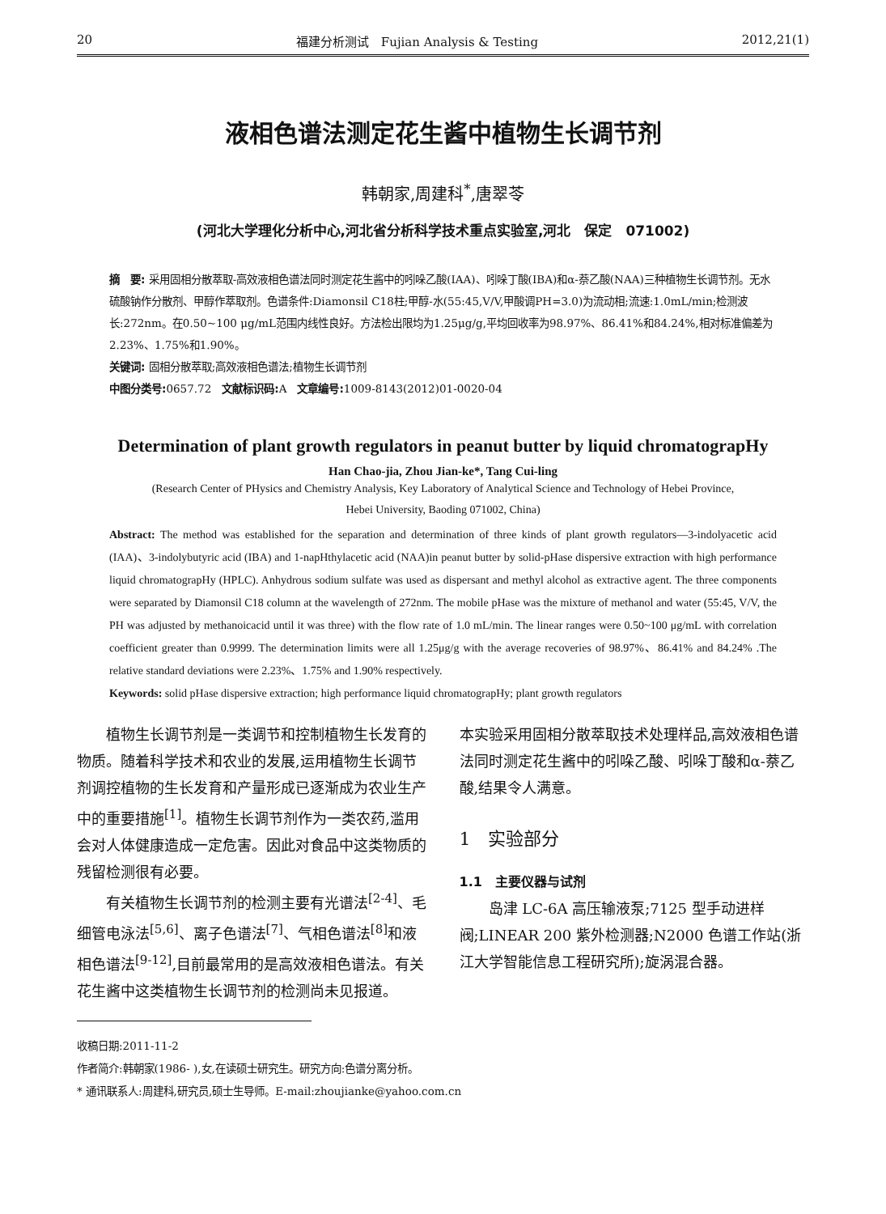20 福建分析测试　Fujian Analysis & Testing 2012,21(1)
液相色谱法测定花生酱中植物生长调节剂
韩朝家,周建科<sup>*</sup>,唐翠苓
(河北大学理化分析中心,河北省分析科学技术重点实验室,河北　保定　071002)
摘　要: 采用固相分散萃取-高效液相色谱法同时测定花生酱中的吲哚乙酸(IAA)、吲哚丁酸(IBA)和α-萘乙酸(NAA)三种植物生长调节剂。无水硫酸钠作分散剂、甲醇作萃取剂。色谱条件:Diamonsil C18柱;甲醇-水(55:45,V/V,甲酸调PH=3.0)为流动相;流速:1.0mL/min;检测波长:272nm。在0.50~100 μg/mL范围内线性良好。方法检出限均为1.25μg/g,平均回收率为98.97%、86.41%和84.24%,相对标准偏差为2.23%、1.75%和1.90%。
关键词: 固相分散萃取;高效液相色谱法;植物生长调节剂
中图分类号: 0657.72　文献标识码: A　文章编号: 1009-8143(2012)01-0020-04
Determination of plant growth regulators in peanut butter by liquid chromatograpHy
Han Chao-jia, Zhou Jian-ke*, Tang Cui-ling
(Research Center of PHysics and Chemistry Analysis, Key Laboratory of Analytical Science and Technology of Hebei Province,
Hebei University, Baoding 071002, China)
Abstract: The method was established for the separation and determination of three kinds of plant growth regulators—3-indolyacetic acid (IAA)、3-indolybutyric acid (IBA) and 1-napHthylacetic acid (NAA)in peanut butter by solid-pHase dispersive extraction with high performance liquid chromatograpHy (HPLC). Anhydrous sodium sulfate was used as dispersant and methyl alcohol as extractive agent. The three components were separated by Diamonsil C18 column at the wavelength of 272nm. The mobile pHase was the mixture of methanol and water (55:45, V/V, the PH was adjusted by methanoicacid until it was three) with the flow rate of 1.0 mL/min. The linear ranges were 0.50~100 μg/mL with correlation coefficient greater than 0.9999. The determination limits were all 1.25μg/g with the average recoveries of 98.97%、86.41% and 84.24% .The relative standard deviations were 2.23%、1.75% and 1.90% respectively.
Keywords: solid pHase dispersive extraction; high performance liquid chromatograpHy; plant growth regulators
植物生长调节剂是一类调节和控制植物生长发育的物质。随着科学技术和农业的发展,运用植物生长调节剂调控植物的生长发育和产量形成已逐渐成为农业生产中的重要措施<sup>[1]</sup>。植物生长调节剂作为一类农药,滥用会对人体健康造成一定危害。因此对食品中这类物质的残留检测很有必要。
有关植物生长调节剂的检测主要有光谱法<sup>[2-4]</sup>、毛细管电泳法<sup>[5,6]</sup>、离子色谱法<sup>[7]</sup>、气相色谱法<sup>[8]</sup>和液相色谱法<sup>[9-12]</sup>,目前最常用的是高效液相色谱法。有关花生酱中这类植物生长调节剂的检测尚未见报道。
收稿日期:2011-11-2
作者简介:韩朝家(1986- ),女,在读硕士研究生。研究方向:色谱分离分析。
* 通讯联系人:周建科,研究员,硕士生导师。E-mail:zhoujianke@yahoo.com.cn
本实验采用固相分散萃取技术处理样品,高效液相色谱法同时测定花生酱中的吲哚乙酸、吲哚丁酸和α-萘乙酸,结果令人满意。
1　实验部分
1.1　主要仪器与试剂
岛津 LC-6A 高压输液泵;7125 型手动进样阀;LINEAR 200 紫外检测器;N2000 色谱工作站(浙江大学智能信息工程研究所);旋涡混合器。